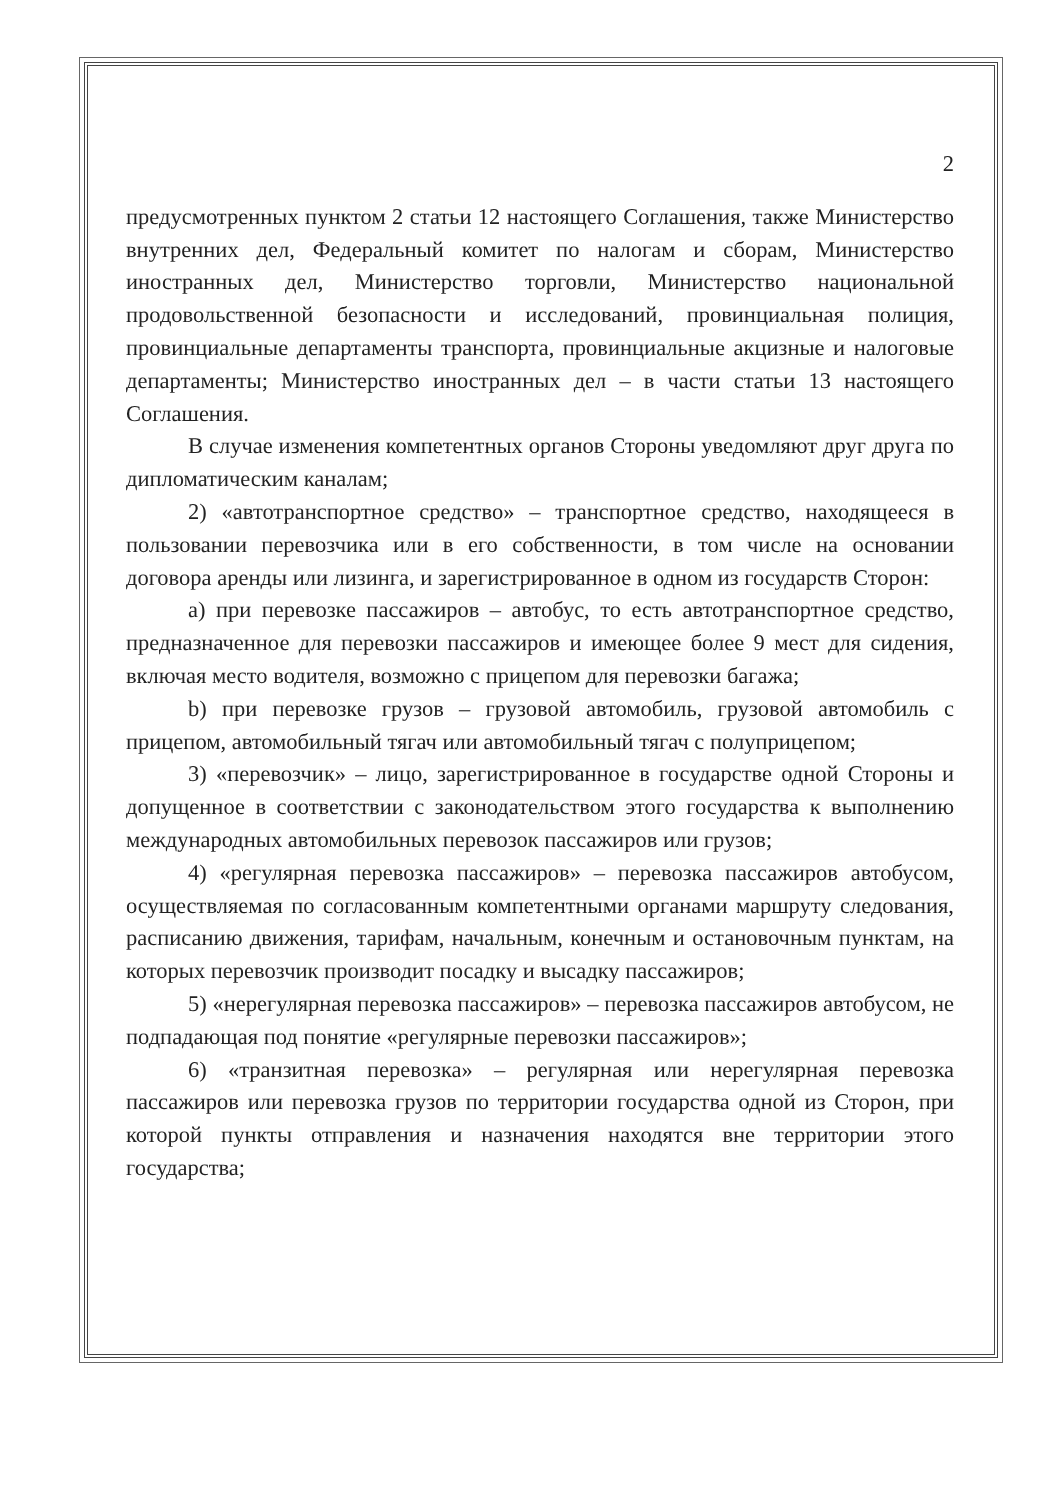2
предусмотренных пунктом 2 статьи 12 настоящего Соглашения, также Министерство внутренних дел, Федеральный комитет по налогам и сборам, Министерство иностранных дел, Министерство торговли, Министерство национальной продовольственной безопасности и исследований, провинциальная полиция, провинциальные департаменты транспорта, провинциальные акцизные и налоговые департаменты; Министерство иностранных дел – в части статьи 13 настоящего Соглашения.
В случае изменения компетентных органов Стороны уведомляют друг друга по дипломатическим каналам;
2) «автотранспортное средство» – транспортное средство, находящееся в пользовании перевозчика или в его собственности, в том числе на основании договора аренды или лизинга, и зарегистрированное в одном из государств Сторон:
a) при перевозке пассажиров – автобус, то есть автотранспортное средство, предназначенное для перевозки пассажиров и имеющее более 9 мест для сидения, включая место водителя, возможно с прицепом для перевозки багажа;
b) при перевозке грузов – грузовой автомобиль, грузовой автомобиль с прицепом, автомобильный тягач или автомобильный тягач с полуприцепом;
3) «перевозчик» – лицо, зарегистрированное в государстве одной Стороны и допущенное в соответствии с законодательством этого государства к выполнению международных автомобильных перевозок пассажиров или грузов;
4) «регулярная перевозка пассажиров» – перевозка пассажиров автобусом, осуществляемая по согласованным компетентными органами маршруту следования, расписанию движения, тарифам, начальным, конечным и остановочным пунктам, на которых перевозчик производит посадку и высадку пассажиров;
5) «нерегулярная перевозка пассажиров» – перевозка пассажиров автобусом, не подпадающая под понятие «регулярные перевозки пассажиров»;
6) «транзитная перевозка» – регулярная или нерегулярная перевозка пассажиров или перевозка грузов по территории государства одной из Сторон, при которой пункты отправления и назначения находятся вне территории этого государства;